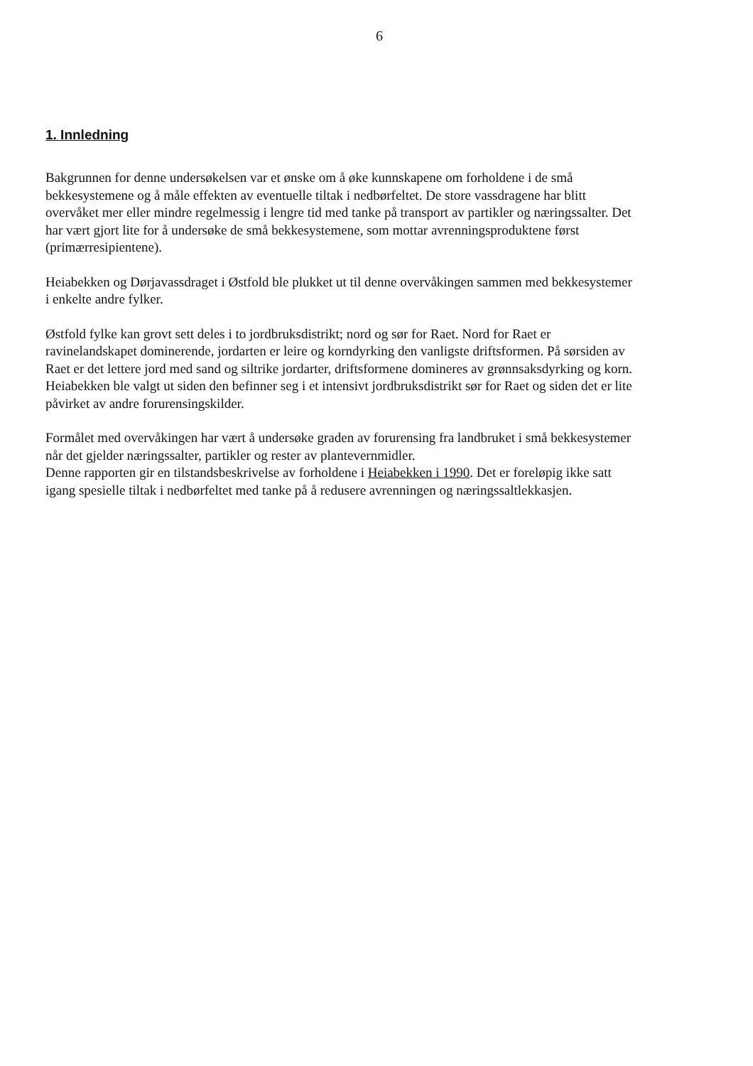6
1. Innledning
Bakgrunnen for denne undersøkelsen var et ønske om å øke kunnskapene om forholdene i de små bekkesystemene og å måle effekten av eventuelle tiltak i nedbørfeltet. De store vassdragene har blitt overvåket mer eller mindre regelmessig i lengre tid med tanke på transport av partikler og næringssalter. Det har vært gjort lite for å undersøke de små bekkesystemene, som mottar avrenningsproduktene først (primærresipientene).
Heiabekken og Dørjavassdraget i Østfold ble plukket ut til denne overvåkingen sammen med bekkesystemer i enkelte andre fylker.
Østfold fylke kan grovt sett deles i to jordbruksdistrikt; nord og sør for Raet. Nord for Raet er ravinelandskapet dominerende, jordarten er leire og korndyrking den vanligste driftsformen. På sørsiden av Raet er det lettere jord med sand og siltrike jordarter, driftsformene domineres av grønnsaksdyrking og korn. Heiabekken ble valgt ut siden den befinner seg i et intensivt jordbruksdistrikt sør for Raet og siden det er lite påvirket av andre forurensingskilder.
Formålet med overvåkingen har vært å undersøke graden av forurensing fra landbruket i små bekkesystemer når det gjelder næringssalter, partikler og rester av plantevernmidler.
Denne rapporten gir en tilstandsbeskrivelse av forholdene i Heiabekken i 1990. Det er foreløpig ikke satt igang spesielle tiltak i nedbørfeltet med tanke på å redusere avrenningen og næringssaltlekkasjen.